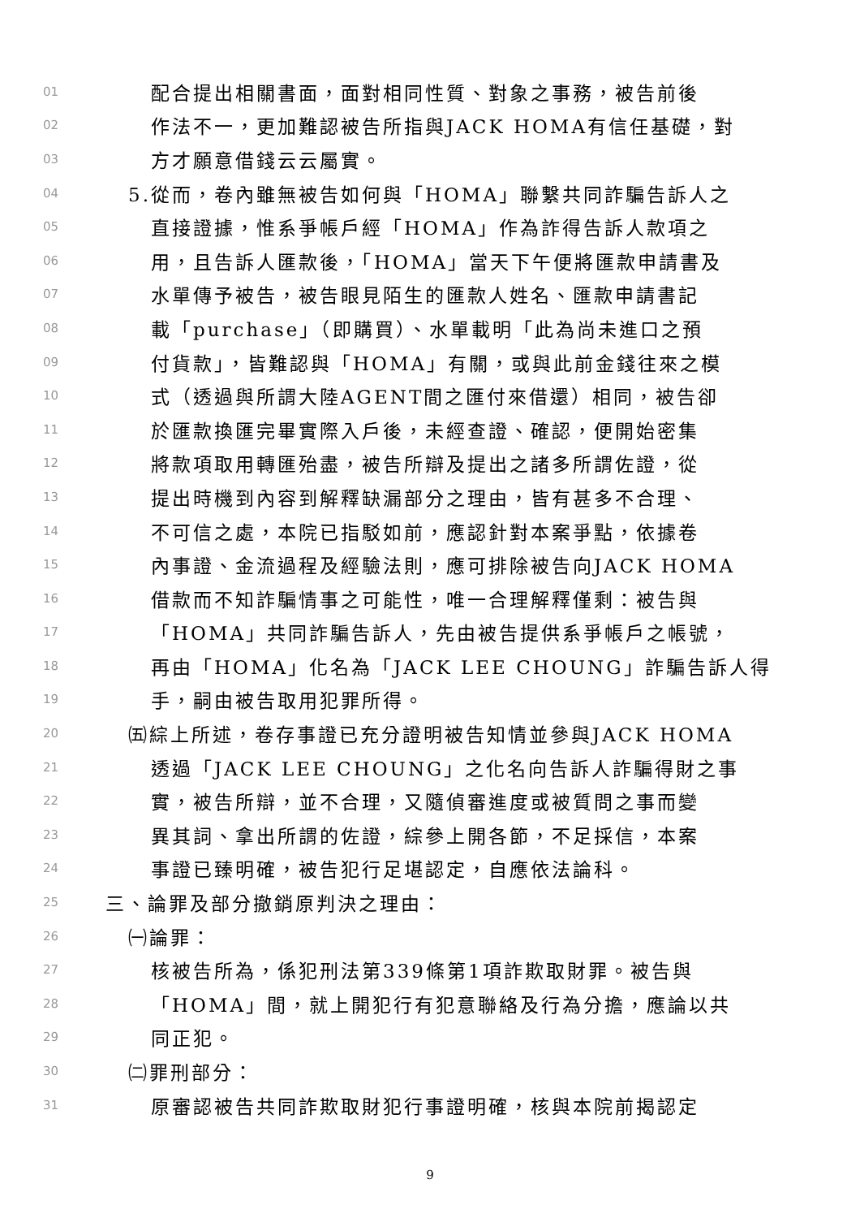01 配合提出相關書面，面對相同性質、對象之事務，被告前後
02 作法不一，更加難認被告所指與JACK HOMA有信任基礎，對
03 方才願意借錢云云屬實。
04 5.從而，卷內雖無被告如何與「HOMA」聯繫共同詐騙告訴人之
05 直接證據，惟系爭帳戶經「HOMA」作為詐得告訴人款項之
06 用，且告訴人匯款後，「HOMA」當天下午便將匯款申請書及
07 水單傳予被告，被告眼見陌生的匯款人姓名、匯款申請書記
08 載「purchase」（即購買）、水單載明「此為尚未進口之預
09 付貨款」，皆難認與「HOMA」有關，或與此前金錢往來之模
10 式（透過與所謂大陸AGENT間之匯付來借還）相同，被告卻
11 於匯款換匯完畢實際入戶後，未經查證、確認，便開始密集
12 將款項取用轉匯殆盡，被告所辯及提出之諸多所謂佐證，從
13 提出時機到內容到解釋缺漏部分之理由，皆有甚多不合理、
14 不可信之處，本院已指駁如前，應認針對本案爭點，依據卷
15 內事證、金流過程及經驗法則，應可排除被告向JACK HOMA
16 借款而不知詐騙情事之可能性，唯一合理解釋僅剩：被告與
17 「HOMA」共同詐騙告訴人，先由被告提供系爭帳戶之帳號，
18 再由「HOMA」化名為「JACK LEE CHOUNG」詐騙告訴人得
19 手，嗣由被告取用犯罪所得。
20 ㈤綜上所述，卷存事證已充分證明被告知情並參與JACK HOMA
21 透過「JACK LEE CHOUNG」之化名向告訴人詐騙得財之事
22 實，被告所辯，並不合理，又隨偵審進度或被質問之事而變
23 異其詞、拿出所謂的佐證，綜參上開各節，不足採信，本案
24 事證已臻明確，被告犯行足堪認定，自應依法論科。
25 三、論罪及部分撤銷原判決之理由：
26 ㈠論罪：
27 核被告所為，係犯刑法第339條第1項詐欺取財罪。被告與
28 「HOMA」間，就上開犯行有犯意聯絡及行為分擔，應論以共
29 同正犯。
30 ㈡罪刑部分：
31 原審認被告共同詐欺取財犯行事證明確，核與本院前揭認定
9